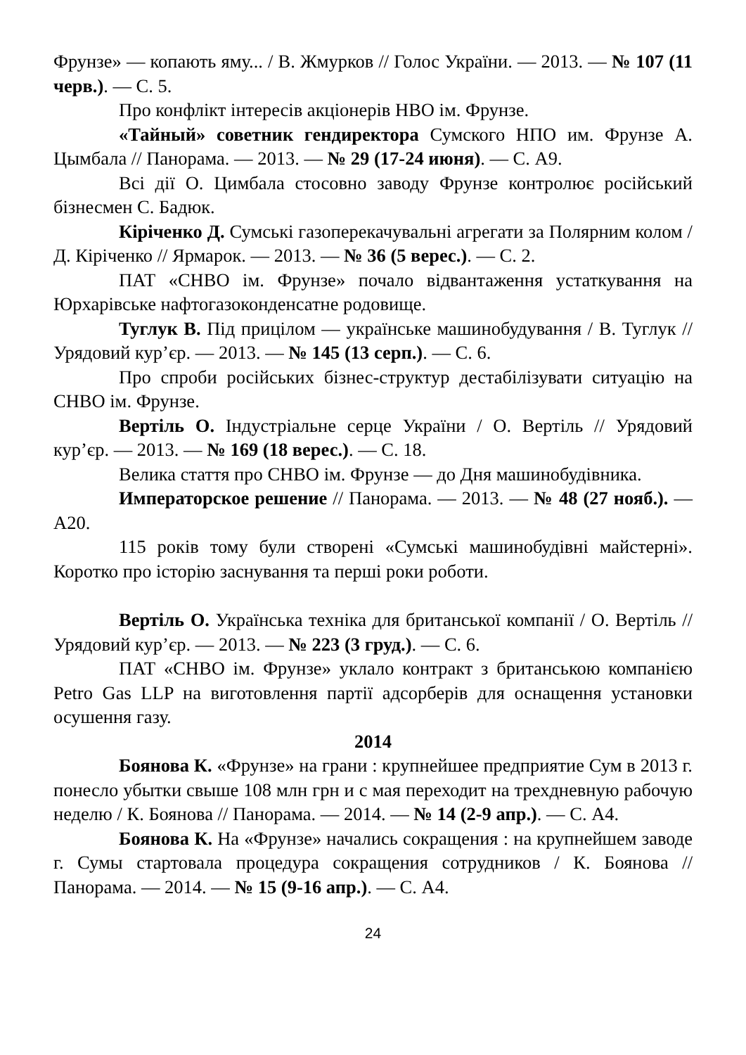Фрунзе» — копають яму... / В. Жмурков // Голос України. — 2013. — № 107 (11 черв.). — С. 5.
Про конфлікт інтересів акціонерів НВО ім. Фрунзе.
«Тайный» советник гендиректора Сумского НПО им. Фрунзе А. Цымбала // Панорама. — 2013. — № 29 (17-24 июня). — С. А9.
Всі дії О. Цимбала стосовно заводу Фрунзе контролює російський бізнесмен С. Бадюк.
Кіріченко Д. Сумські газоперекачувальні агрегати за Полярним колом / Д. Кіріченко // Ярмарок. — 2013. — № 36 (5 верес.). — С. 2.
ПАТ «СНВО ім. Фрунзе» почало відвантаження устаткування на Юрхарівське нафтогазоконденсатне родовище.
Туглук В. Під прицілом — українське машинобудування / В. Туглук // Урядовий кур’єр. — 2013. — № 145 (13 серп.). — С. 6.
Про спроби російських бізнес-структур дестабілізувати ситуацію на СНВО ім. Фрунзе.
Вертіль О. Індустріальне серце України / О. Вертіль // Урядовий кур’єр. — 2013. — № 169 (18 верес.). — С. 18.
Велика стаття про СНВО ім. Фрунзе — до Дня машинобудівника.
Императорское решение // Панорама. — 2013. — № 48 (27 нояб.). — А20.
115 років тому були створені «Сумські машинобудівні майстерні». Коротко про історію заснування та перші роки роботи.
Вертіль О. Українська техніка для британської компанії / О. Вертіль // Урядовий кур’єр. — 2013. — № 223 (3 груд.). — С. 6.
ПАТ «СНВО ім. Фрунзе» уклало контракт з британською компанією Petro Gas LLP на виготовлення партії адсорберів для оснащення установки осушення газу.
2014
Боянова К. «Фрунзе» на грани : крупнейшее предприятие Сум в 2013 г. понесло убытки свыше 108 млн грн и с мая переходит на трехдневную рабочую неделю / К. Боянова // Панорама. — 2014. — № 14 (2-9 апр.). — С. А4.
Боянова К. На «Фрунзе» начались сокращения : на крупнейшем заводе г. Сумы стартовала процедура сокращения сотрудников / К. Боянова // Панорама. — 2014. — № 15 (9-16 апр.). — С. А4.
24